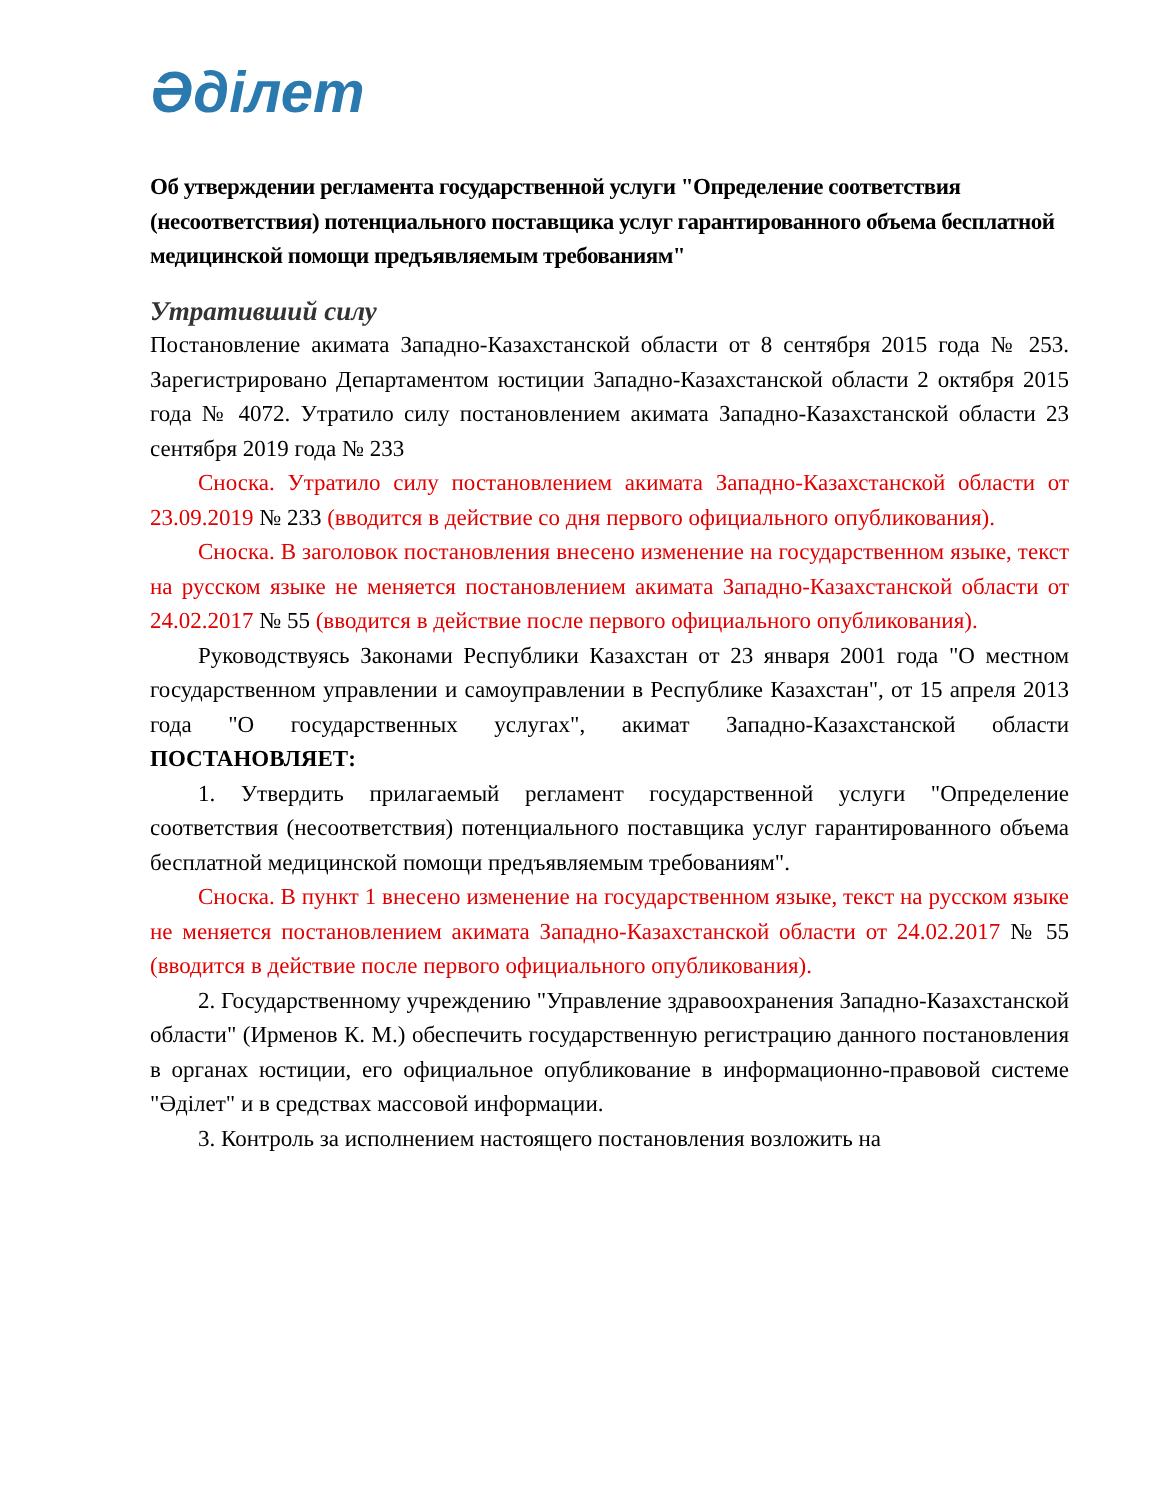Әділет
Об утверждении регламента государственной услуги "Определение соответствия (несоответствия) потенциального поставщика услуг гарантированного объема бесплатной медицинской помощи предъявляемым требованиям"
Утративший силу
Постановление акимата Западно-Казахстанской области от 8 сентября 2015 года № 253. Зарегистрировано Департаментом юстиции Западно-Казахстанской области 2 октября 2015 года № 4072. Утратило силу постановлением акимата Западно-Казахстанской области 23 сентября 2019 года № 233
Сноска. Утратило силу постановлением акимата Западно-Казахстанской области от 23.09.2019 № 233 (вводится в действие со дня первого официального опубликования).
Сноска. В заголовок постановления внесено изменение на государственном языке, текст на русском языке не меняется постановлением акимата Западно-Казахстанской области от 24.02.2017 № 55 (вводится в действие после первого официального опубликования).
Руководствуясь Законами Республики Казахстан от 23 января 2001 года "О местном государственном управлении и самоуправлении в Республике Казахстан", от 15 апреля 2013 года "О государственных услугах", акимат Западно-Казахстанской области ПОСТАНОВЛЯЕТ:
1. Утвердить прилагаемый регламент государственной услуги "Определение соответствия (несоответствия) потенциального поставщика услуг гарантированного объема бесплатной медицинской помощи предъявляемым требованиям".
Сноска. В пункт 1 внесено изменение на государственном языке, текст на русском языке не меняется постановлением акимата Западно-Казахстанской области от 24.02.2017 № 55 (вводится в действие после первого официального опубликования).
2. Государственному учреждению "Управление здравоохранения Западно-Казахстанской области" (Ирменов К. М.) обеспечить государственную регистрацию данного постановления в органах юстиции, его официальное опубликование в информационно-правовой системе "Әділет" и в средствах массовой информации.
3. Контроль за исполнением настоящего постановления возложить на